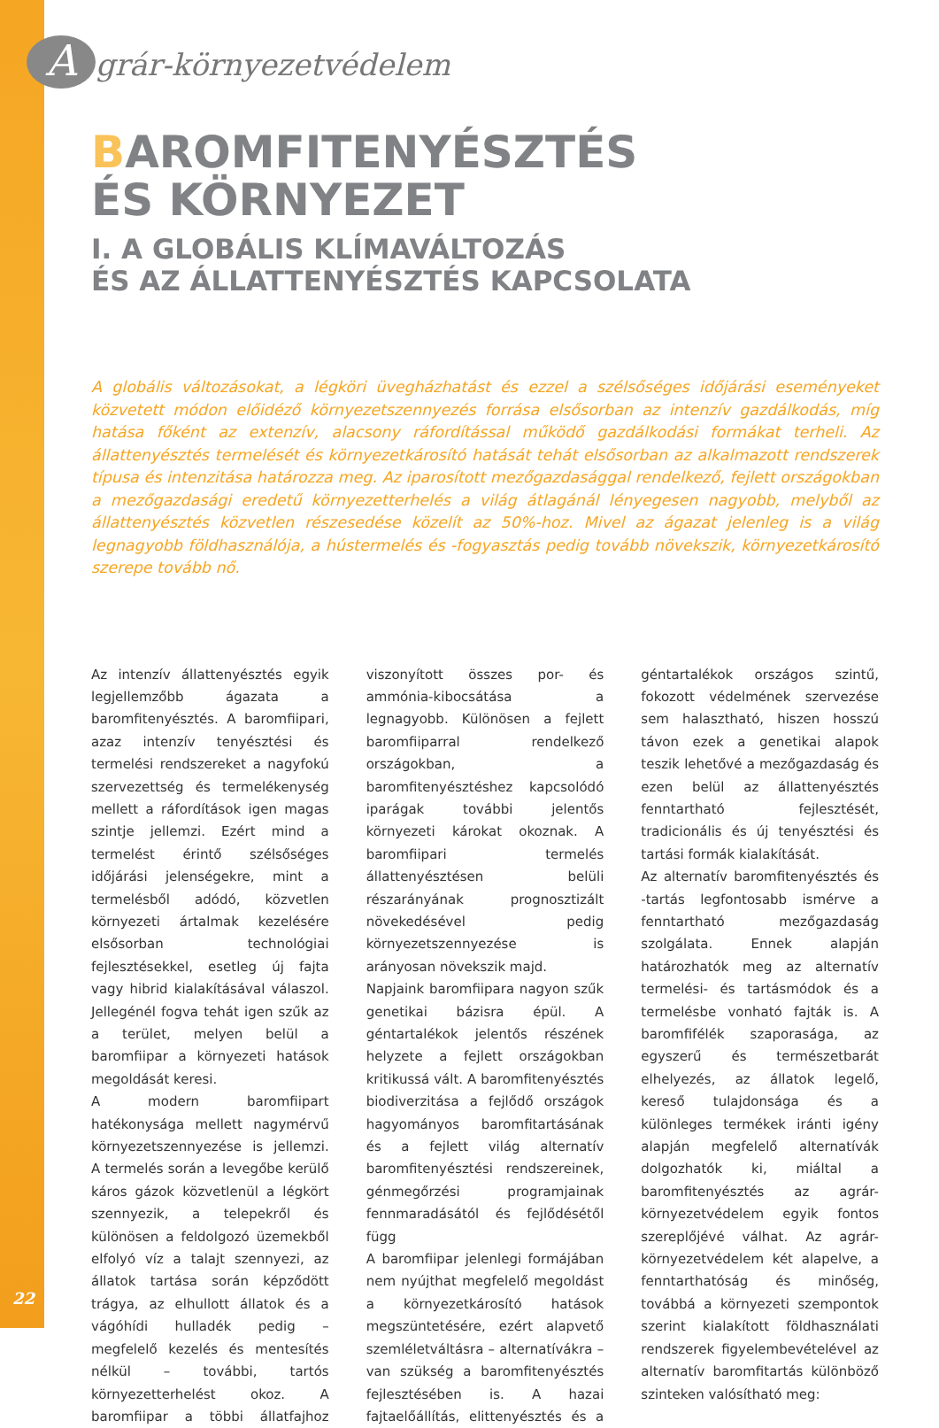Agrár-környezetvédelem
BAROMFITENYÉSZTÉS
ÉS KÖRNYEZET
I. A GLOBÁLIS KLÍMAVÁLTOZÁS
ÉS AZ ÁLLATTENYÉSZTÉS KAPCSOLATA
A globális változásokat, a légköri üvegházhatást és ezzel a szélsőséges időjárási eseményeket közvetett módon előidéző környezetszennyezés forrása elsősorban az intenzív gazdálkodás, míg hatása főként az extenzív, alacsony ráfordítással működő gazdálkodási formákat terheli. Az állattenyésztés termelését és környezetkárosító hatását tehát elsősorban az alkalmazott rendszerek típusa és intenzitása határozza meg. Az iparosított mezőgazdasággal rendelkező, fejlett országokban a mezőgazdasági eredetű környezetterhelés a világ átlagánál lényegesen nagyobb, melyből az állattenyésztés közvetlen részesedése közelít az 50%-hoz. Mivel az ágazat jelenleg is a világ legnagyobb földhasználója, a hústermelés és -fogyasztás pedig tovább növekszik, környezetkárosító szerepe tovább nő.
Az intenzív állattenyésztés egyik legjellemzőbb ágazata a baromfitenyésztés. A baromfiipari, azaz intenzív tenyésztési és termelési rendszereket a nagyfokú szervezettség és termelékenység mellett a ráfordítások igen magas szintje jellemzi. Ezért mind a termelést érintő szélsőséges időjárási jelenségekre, mint a termelésből adódó, közvetlen környezeti ártalmak kezelésére elsősorban technológiai fejlesztésekkel, esetleg új fajta vagy hibrid kialakításával válaszol. Jellegénél fogva tehát igen szűk az a terület, melyen belül a baromfiipar a környezeti hatások megoldását keresi.
A modern baromfiipart hatékonysága mellett nagymérvű környezetszennyezése is jellemzi. A termelés során a levegőbe kerülő káros gázok közvetlenül a légkört szennyezik, a telepekről és különösen a feldolgozó üzemekből elfolyó víz a talajt szennyezi, az állatok tartása során képződött trágya, az elhullott állatok és a vágóhídi hulladék pedig – megfelelő kezelés és mentesítés nélkül – további, tartós környezetterhelést okoz. A baromfiipar a többi állatfajhoz viszonyított összes por- és ammónia-kibocsátása a legnagyobb. Különösen a fejlett baromfiiparral rendelkező országokban, a baromfitenyésztéshez kapcsolódó iparágak további jelentős környezeti károkat okoznak. A baromfiipari termelés állattenyésztésen belüli részarányának prognosztizált növekedésével pedig környezetszennyezése is arányosan növekszik majd.
Napjaink baromfiipara nagyon szűk genetikai bázisra épül. A géntartalékok jelentős részének helyzete a fejlett országokban kritikussá vált. A baromfitenyésztés biodiverzitása a fejlődő országok hagyományos baromfitartásának és a fejlett világ alternatív baromfitenyésztési rendszereinek, génmegőrzési programjainak fennmaradásától és fejlődésétől függ
A baromfiipar jelenlegi formájában nem nyújthat megfelelő megoldást a környezetkárosító hatások megszüntetésére, ezért alapvető szemléletváltásra – alternatívákra – van szükség a baromfitenyésztés fejlesztésében is. A hazai fajtaelőállítás, elittenyésztés és a géntartalékok országos szintű, fokozott védelmének szervezése sem halasztható, hiszen hosszú távon ezek a genetikai alapok teszik lehetővé a mezőgazdaság és ezen belül az állattenyésztés fenntartható fejlesztését, tradicionális és új tenyésztési és tartási formák kialakítását.
Az alternatív baromfitenyésztés és -tartás legfontosabb ismérve a fenntartható mezőgazdaság szolgálata. Ennek alapján határozhatók meg az alternatív termelési- és tartásmódok és a termelésbe vonható fajták is. A baromfifélék szaporasága, az egyszerű és természetbarát elhelyezés, az állatok legelő, kereső tulajdonsága és a különleges termékek iránti igény alapján megfelelő alternatívák dolgozhatók ki, miáltal a baromfitenyésztés az agrár-környezetvédelem egyik fontos szereplőjévé válhat. Az agrár-környezetvédelem két alapelve, a fenntarthatóság és minőség, továbbá a környezeti szempontok szerint kialakított földhasználati rendszerek figyelembevételével az alternatív baromfitartás különböző szinteken valósítható meg:
22